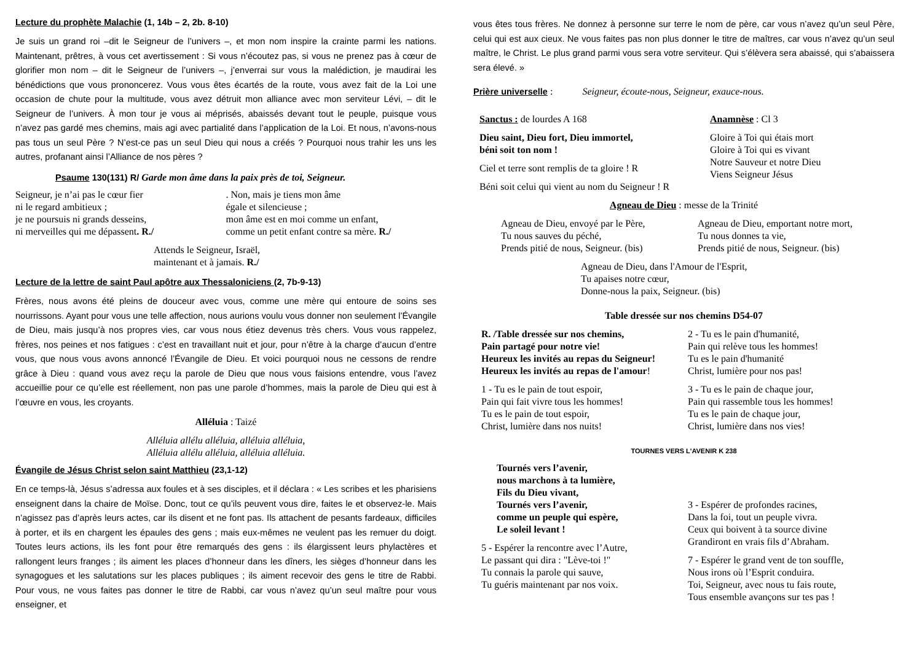Lecture du prophète Malachie (1, 14b – 2, 2b. 8-10)
Je suis un grand roi –dit le Seigneur de l’univers –, et mon nom inspire la crainte parmi les nations. Maintenant, prêtres, à vous cet avertissement : Si vous n’écoutez pas, si vous ne prenez pas à cœur de glorifier mon nom – dit le Seigneur de l’univers –, j’enverrai sur vous la malédiction, je maudirai les bénédictions que vous prononcerez. Vous vous êtes écartés de la route, vous avez fait de la Loi une occasion de chute pour la multitude, vous avez détruit mon alliance avec mon serviteur Lévi, – dit le Seigneur de l’univers. À mon tour je vous ai méprisés, abaissés devant tout le peuple, puisque vous n’avez pas gardé mes chemins, mais agi avec partialité dans l’application de la Loi. Et nous, n’avons-nous pas tous un seul Père ? N’est-ce pas un seul Dieu qui nous a créés ? Pourquoi nous trahir les uns les autres, profanant ainsi l’Alliance de nos pères ?
Psaume 130(131) R/ Garde mon âme dans la paix près de toi, Seigneur.
Seigneur, je n’ai pas le cœur fier
ni le regard ambitieux ;
je ne poursuis ni grands desseins,
ni merveilles qui me dépassent. R./
. Non, mais je tiens mon âme
égale et silencieuse ;
mon âme est en moi comme un enfant,
comme un petit enfant contre sa mère. R./
Attends le Seigneur, Israël,
maintenant et à jamais. R./
Lecture de la lettre de saint Paul apôtre aux Thessaloniciens (2, 7b-9-13)
Frères, nous avons été pleins de douceur avec vous, comme une mère qui entoure de soins ses nourrissons. Ayant pour vous une telle affection, nous aurions voulu vous donner non seulement l’Évangile de Dieu, mais jusqu’à nos propres vies, car vous nous étiez devenus très chers. Vous vous rappelez, frères, nos peines et nos fatigues : c’est en travaillant nuit et jour, pour n’être à la charge d’aucun d’entre vous, que nous vous avons annoncé l’Évangile de Dieu. Et voici pourquoi nous ne cessons de rendre grâce à Dieu : quand vous avez reçu la parole de Dieu que nous vous faisions entendre, vous l’avez accueillie pour ce qu’elle est réellement, non pas une parole d’hommes, mais la parole de Dieu qui est à l’œuvre en vous, les croyants.
Alléluia : Taizé
Alléluia allélu alléluia, alléluia alléluia,
Alléluia allélu alléluia, alléluia alléluia.
Évangile de Jésus Christ selon saint Matthieu (23,1-12)
En ce temps-là, Jésus s’adressa aux foules et à ses disciples, et il déclara : « Les scribes et les pharisiens enseignent dans la chaire de Moïse. Donc, tout ce qu’ils peuvent vous dire, faites le et observez-le. Mais n’agissez pas d’après leurs actes, car ils disent et ne font pas. Ils attachent de pesants fardeaux, difficiles à porter, et ils en chargent les épaules des gens ; mais eux-mêmes ne veulent pas les remuer du doigt. Toutes leurs actions, ils les font pour être remarqués des gens : ils élargissent leurs phylactères et rallongent leurs franges ; ils aiment les places d’honneur dans les dîners, les sièges d’honneur dans les synagogues et les salutations sur les places publiques ; ils aiment recevoir des gens le titre de Rabbi. Pour vous, ne vous faites pas donner le titre de Rabbi, car vous n’avez qu’un seul maître pour vous enseigner, et
vous êtes tous frères. Ne donnez à personne sur terre le nom de père, car vous n’avez qu’un seul Père, celui qui est aux cieux. Ne vous faites pas non plus donner le titre de maîtres, car vous n’avez qu’un seul maître, le Christ. Le plus grand parmi vous sera votre serviteur. Qui s’élèvera sera abaissé, qui s’abaissera sera élevé. »
Prière universelle : Seigneur, écoute-nous, Seigneur, exauce-nous.
Sanctus : de lourdes A 168
Dieu saint, Dieu fort, Dieu immortel,
béni soit ton nom !
Ciel et terre sont remplis de ta gloire ! R
Béni soit celui qui vient au nom du Seigneur ! R
Anamnèse : Cl 3
Gloire à Toi qui étais mort
Gloire à Toi qui es vivant
Notre Sauveur et notre Dieu
Viens Seigneur Jésus
Agneau de Dieu : messe de la Trinité
Agneau de Dieu, envoyé par le Père,
Tu nous sauves du péché,
Prends pitié de nous, Seigneur. (bis)
Agneau de Dieu, emportant notre mort,
Tu nous donnes ta vie,
Prends pitié de nous, Seigneur. (bis)
Agneau de Dieu, dans l'Amour de l'Esprit,
Tu apaises notre cœur,
Donne-nous la paix, Seigneur. (bis)
Table dressée sur nos chemins D54-07
R. /Table dressée sur nos chemins,
Pain partagé pour notre vie!
Heureux les invités au repas du Seigneur!
Heureux les invités au repas de l'amour!
1 - Tu es le pain de tout espoir,
Pain qui fait vivre tous les hommes!
Tu es le pain de tout espoir,
Christ, lumière dans nos nuits!
2 - Tu es le pain d'humanité,
Pain qui relève tous les hommes!
Tu es le pain d'humanité
Christ, lumière pour nos pas!
3 - Tu es le pain de chaque jour,
Pain qui rassemble tous les hommes!
Tu es le pain de chaque jour,
Christ, lumière dans nos vies!
TOURNES VERS L'AVENIR K 238
Tournés vers l’avenir,
nous marchons à ta lumière,
Fils du Dieu vivant,
Tournés vers l’avenir,
comme un peuple qui espère,
Le soleil levant !
5 - Espérer la rencontre avec l’Autre,
Le passant qui dira : "Lève-toi !"
Tu connais la parole qui sauve,
Tu guéris maintenant par nos voix.
3 - Espérer de profondes racines,
Dans la foi, tout un peuple vivra.
Ceux qui boivent à ta source divine
Grandiront en vrais fils d’Abraham.
7 - Espérer le grand vent de ton souffle,
Nous irons où l’Esprit conduira.
Toi, Seigneur, avec nous tu fais route,
Tous ensemble avançons sur tes pas !